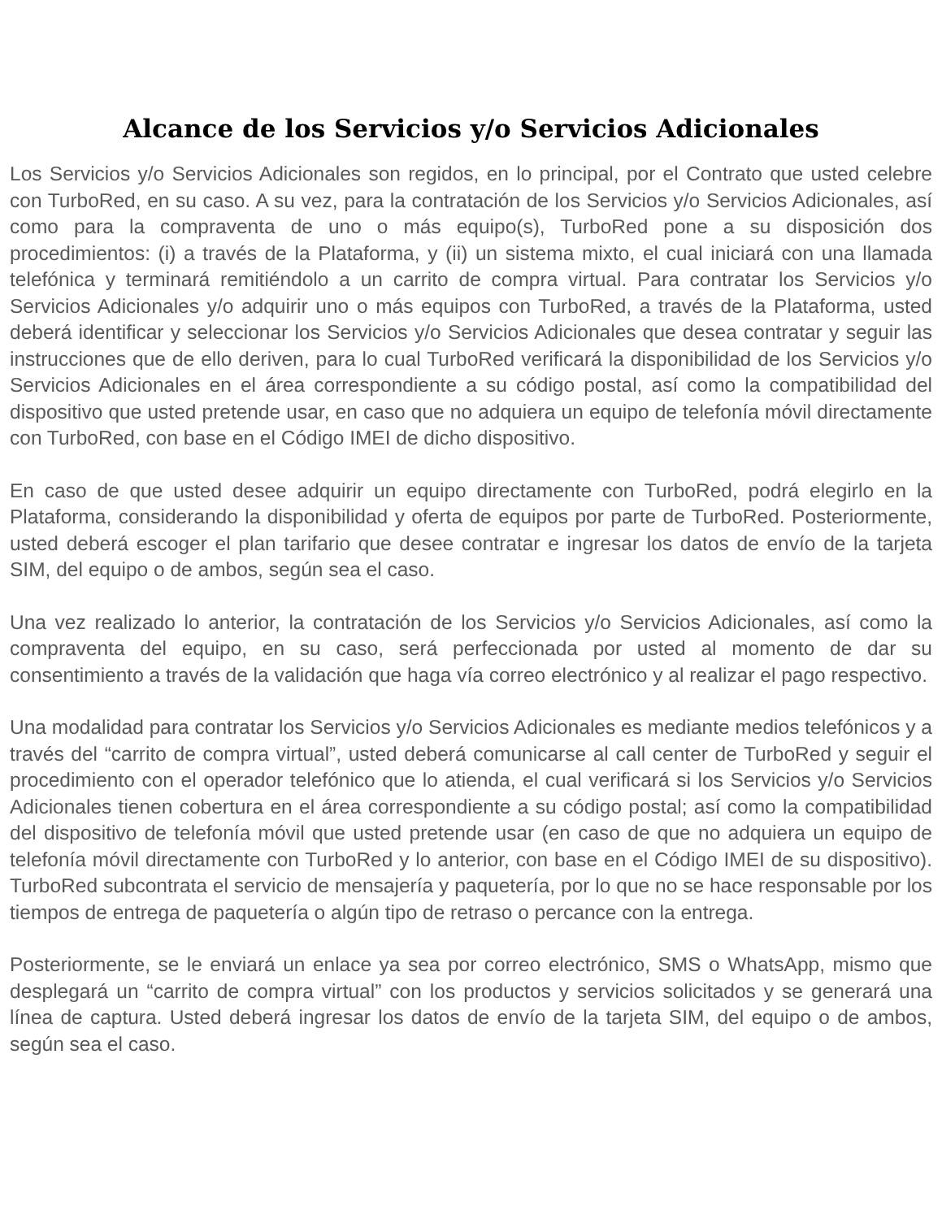Alcance de los Servicios y/o Servicios Adicionales
Los Servicios y/o Servicios Adicionales son regidos, en lo principal, por el Contrato que usted celebre con TurboRed, en su caso. A su vez, para la contratación de los Servicios y/o Servicios Adicionales, así como para la compraventa de uno o más equipo(s), TurboRed pone a su disposición dos procedimientos: (i) a través de la Plataforma, y (ii) un sistema mixto, el cual iniciará con una llamada telefónica y terminará remitiéndolo a un carrito de compra virtual. Para contratar los Servicios y/o Servicios Adicionales y/o adquirir uno o más equipos con TurboRed, a través de la Plataforma, usted deberá identificar y seleccionar los Servicios y/o Servicios Adicionales que desea contratar y seguir las instrucciones que de ello deriven, para lo cual TurboRed verificará la disponibilidad de los Servicios y/o Servicios Adicionales en el área correspondiente a su código postal, así como la compatibilidad del dispositivo que usted pretende usar, en caso que no adquiera un equipo de telefonía móvil directamente con TurboRed, con base en el Código IMEI de dicho dispositivo.
En caso de que usted desee adquirir un equipo directamente con TurboRed, podrá elegirlo en la Plataforma, considerando la disponibilidad y oferta de equipos por parte de TurboRed. Posteriormente, usted deberá escoger el plan tarifario que desee contratar e ingresar los datos de envío de la tarjeta SIM, del equipo o de ambos, según sea el caso.
Una vez realizado lo anterior, la contratación de los Servicios y/o Servicios Adicionales, así como la compraventa del equipo, en su caso, será perfeccionada por usted al momento de dar su consentimiento a través de la validación que haga vía correo electrónico y al realizar el pago respectivo.
Una modalidad para contratar los Servicios y/o Servicios Adicionales es mediante medios telefónicos y a través del “carrito de compra virtual”, usted deberá comunicarse al call center de TurboRed y seguir el procedimiento con el operador telefónico que lo atienda, el cual verificará si los Servicios y/o Servicios Adicionales tienen cobertura en el área correspondiente a su código postal; así como la compatibilidad del dispositivo de telefonía móvil que usted pretende usar (en caso de que no adquiera un equipo de telefonía móvil directamente con TurboRed y lo anterior, con base en el Código IMEI de su dispositivo). TurboRed subcontrata el servicio de mensajería y paquetería, por lo que no se hace responsable por los tiempos de entrega de paquetería o algún tipo de retraso o percance con la entrega.
Posteriormente, se le enviará un enlace ya sea por correo electrónico, SMS o WhatsApp, mismo que desplegará un “carrito de compra virtual” con los productos y servicios solicitados y se generará una línea de captura. Usted deberá ingresar los datos de envío de la tarjeta SIM, del equipo o de ambos, según sea el caso.